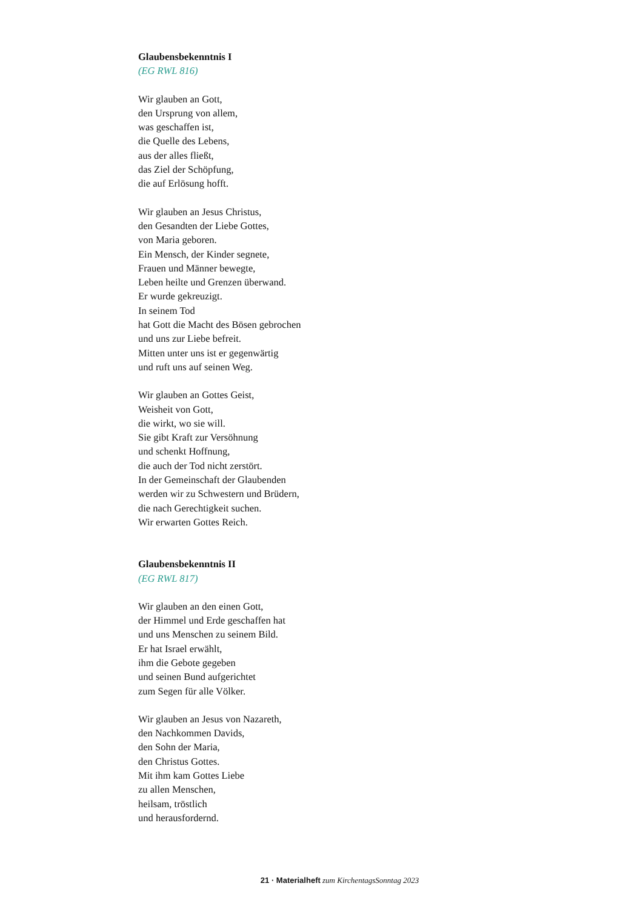Glaubensbekenntnis I
(EG RWL 816)
Wir glauben an Gott,
den Ursprung von allem,
was geschaffen ist,
die Quelle des Lebens,
aus der alles fließt,
das Ziel der Schöpfung,
die auf Erlösung hofft.
Wir glauben an Jesus Christus,
den Gesandten der Liebe Gottes,
von Maria geboren.
Ein Mensch, der Kinder segnete,
Frauen und Männer bewegte,
Leben heilte und Grenzen überwand.
Er wurde gekreuzigt.
In seinem Tod
hat Gott die Macht des Bösen gebrochen
und uns zur Liebe befreit.
Mitten unter uns ist er gegenwärtig
und ruft uns auf seinen Weg.
Wir glauben an Gottes Geist,
Weisheit von Gott,
die wirkt, wo sie will.
Sie gibt Kraft zur Versöhnung
und schenkt Hoffnung,
die auch der Tod nicht zerstört.
In der Gemeinschaft der Glaubenden
werden wir zu Schwestern und Brüdern,
die nach Gerechtigkeit suchen.
Wir erwarten Gottes Reich.
Glaubensbekenntnis II
(EG RWL 817)
Wir glauben an den einen Gott,
der Himmel und Erde geschaffen hat
und uns Menschen zu seinem Bild.
Er hat Israel erwählt,
ihm die Gebote gegeben
und seinen Bund aufgerichtet
zum Segen für alle Völker.
Wir glauben an Jesus von Nazareth,
den Nachkommen Davids,
den Sohn der Maria,
den Christus Gottes.
Mit ihm kam Gottes Liebe
zu allen Menschen,
heilsam, tröstlich
und herausfordernd.
21 · Materialheft zum KirchentagsSonntag 2023